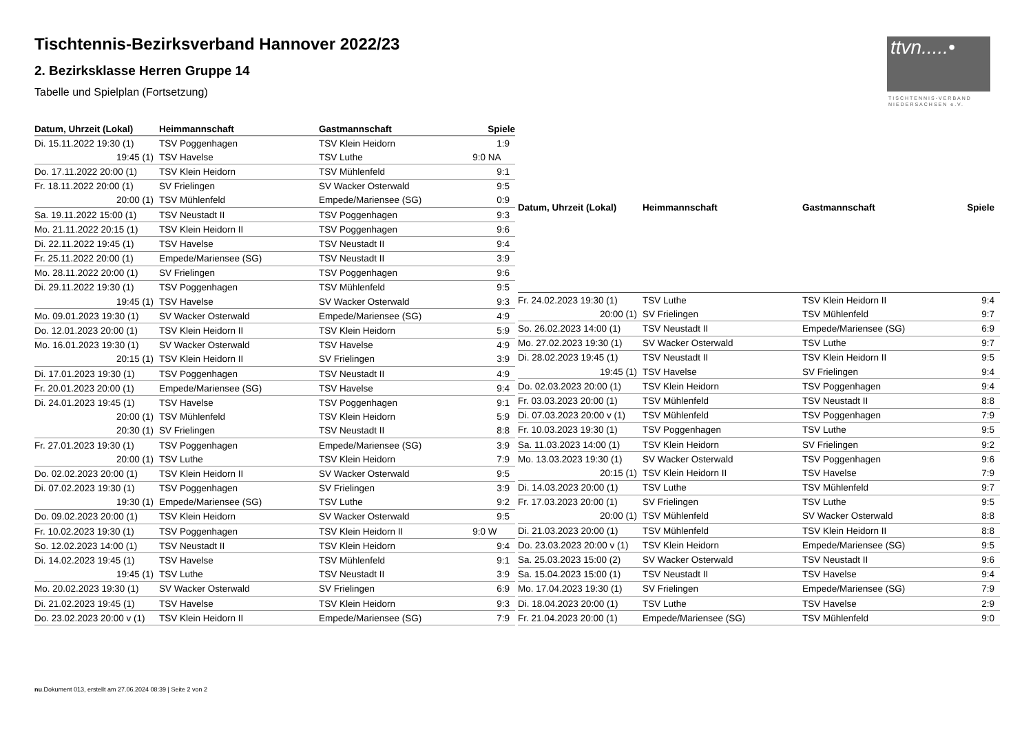Tischtennis-Bezirksverband Hannover 2022/23
2. Bezirksklasse Herren Gruppe 14
Tabelle und Spielplan (Fortsetzung)
ttvn.....•
TISCHTENNIS-VERBAND
NIEDERSACHSEN e.V.
| Datum, Uhrzeit (Lokal) | Heimmannschaft | Gastmannschaft | Spiele |
| --- | --- | --- | --- |
| Di. 15.11.2022 19:30 (1) | TSV Poggenhagen | TSV Klein Heidorn | 1:9 |
| 19:45 (1) | TSV Havelse | TSV Luthe | 9:0 NA |
| Do. 17.11.2022 20:00 (1) | TSV Klein Heidorn | TSV Mühlenfeld | 9:1 |
| Fr. 18.11.2022 20:00 (1) | SV Frielingen | SV Wacker Osterwald | 9:5 |
| 20:00 (1) | TSV Mühlenfeld | Empede/Mariensee (SG) | 0:9 |
| Sa. 19.11.2022 15:00 (1) | TSV Neustadt II | TSV Poggenhagen | 9:3 |
| Mo. 21.11.2022 20:15 (1) | TSV Klein Heidorn II | TSV Poggenhagen | 9:6 |
| Di. 22.11.2022 19:45 (1) | TSV Havelse | TSV Neustadt II | 9:4 |
| Fr. 25.11.2022 20:00 (1) | Empede/Mariensee (SG) | TSV Neustadt II | 3:9 |
| Mo. 28.11.2022 20:00 (1) | SV Frielingen | TSV Poggenhagen | 9:6 |
| Di. 29.11.2022 19:30 (1) | TSV Poggenhagen | TSV Mühlenfeld | 9:5 |
| 19:45 (1) | TSV Havelse | SV Wacker Osterwald | 9:3 |
| Mo. 09.01.2023 19:30 (1) | SV Wacker Osterwald | Empede/Mariensee (SG) | 4:9 |
| Do. 12.01.2023 20:00 (1) | TSV Klein Heidorn II | TSV Klein Heidorn | 5:9 |
| Mo. 16.01.2023 19:30 (1) | SV Wacker Osterwald | TSV Havelse | 4:9 |
| 20:15 (1) | TSV Klein Heidorn II | SV Frielingen | 3:9 |
| Di. 17.01.2023 19:30 (1) | TSV Poggenhagen | TSV Neustadt II | 4:9 |
| Fr. 20.01.2023 20:00 (1) | Empede/Mariensee (SG) | TSV Havelse | 9:4 |
| Di. 24.01.2023 19:45 (1) | TSV Havelse | TSV Poggenhagen | 9:1 |
| 20:00 (1) | TSV Mühlenfeld | TSV Klein Heidorn | 5:9 |
| 20:30 (1) | SV Frielingen | TSV Neustadt II | 8:8 |
| Fr. 27.01.2023 19:30 (1) | TSV Poggenhagen | Empede/Mariensee (SG) | 3:9 |
| 20:00 (1) | TSV Luthe | TSV Klein Heidorn | 7:9 |
| Do. 02.02.2023 20:00 (1) | TSV Klein Heidorn II | SV Wacker Osterwald | 9:5 |
| Di. 07.02.2023 19:30 (1) | TSV Poggenhagen | SV Frielingen | 3:9 |
| 19:30 (1) | Empede/Mariensee (SG) | TSV Luthe | 9:2 |
| Do. 09.02.2023 20:00 (1) | TSV Klein Heidorn | SV Wacker Osterwald | 9:5 |
| Fr. 10.02.2023 19:30 (1) | TSV Poggenhagen | TSV Klein Heidorn II | 9:0 W |
| So. 12.02.2023 14:00 (1) | TSV Neustadt II | TSV Klein Heidorn | 9:4 |
| Di. 14.02.2023 19:45 (1) | TSV Havelse | TSV Mühlenfeld | 9:1 |
| 19:45 (1) | TSV Luthe | TSV Neustadt II | 3:9 |
| Mo. 20.02.2023 19:30 (1) | SV Wacker Osterwald | SV Frielingen | 6:9 |
| Di. 21.02.2023 19:45 (1) | TSV Havelse | TSV Klein Heidorn | 9:3 |
| Do. 23.02.2023 20:00 v (1) | TSV Klein Heidorn II | Empede/Mariensee (SG) | 7:9 |
| Datum, Uhrzeit (Lokal) | Heimmannschaft | Gastmannschaft | Spiele |
| --- | --- | --- | --- |
| Fr. 24.02.2023 19:30 (1) | TSV Luthe | TSV Klein Heidorn II | 9:4 |
| 20:00 (1) | SV Frielingen | TSV Mühlenfeld | 9:7 |
| So. 26.02.2023 14:00 (1) | TSV Neustadt II | Empede/Mariensee (SG) | 6:9 |
| Mo. 27.02.2023 19:30 (1) | SV Wacker Osterwald | TSV Luthe | 9:7 |
| Di. 28.02.2023 19:45 (1) | TSV Neustadt II | TSV Klein Heidorn II | 9:5 |
| 19:45 (1) | TSV Havelse | SV Frielingen | 9:4 |
| Do. 02.03.2023 20:00 (1) | TSV Klein Heidorn | TSV Poggenhagen | 9:4 |
| Fr. 03.03.2023 20:00 (1) | TSV Mühlenfeld | TSV Neustadt II | 8:8 |
| Di. 07.03.2023 20:00 v (1) | TSV Mühlenfeld | TSV Poggenhagen | 7:9 |
| Fr. 10.03.2023 19:30 (1) | TSV Poggenhagen | TSV Luthe | 9:5 |
| Sa. 11.03.2023 14:00 (1) | TSV Klein Heidorn | SV Frielingen | 9:2 |
| Mo. 13.03.2023 19:30 (1) | SV Wacker Osterwald | TSV Poggenhagen | 9:6 |
| 20:15 (1) | TSV Klein Heidorn II | TSV Havelse | 7:9 |
| Di. 14.03.2023 20:00 (1) | TSV Luthe | TSV Mühlenfeld | 9:7 |
| Fr. 17.03.2023 20:00 (1) | SV Frielingen | TSV Luthe | 9:5 |
| 20:00 (1) | TSV Mühlenfeld | SV Wacker Osterwald | 8:8 |
| Di. 21.03.2023 20:00 (1) | TSV Mühlenfeld | TSV Klein Heidorn II | 8:8 |
| Do. 23.03.2023 20:00 v (1) | TSV Klein Heidorn | Empede/Mariensee (SG) | 9:5 |
| Sa. 25.03.2023 15:00 (2) | SV Wacker Osterwald | TSV Neustadt II | 9:6 |
| Sa. 15.04.2023 15:00 (1) | TSV Neustadt II | TSV Havelse | 9:4 |
| Mo. 17.04.2023 19:30 (1) | SV Frielingen | Empede/Mariensee (SG) | 7:9 |
| Di. 18.04.2023 20:00 (1) | TSV Luthe | TSV Havelse | 2:9 |
| Fr. 21.04.2023 20:00 (1) | Empede/Mariensee (SG) | TSV Mühlenfeld | 9:0 |
nu.Dokument 013, erstellt am 27.06.2024 08:39 | Seite 2 von 2